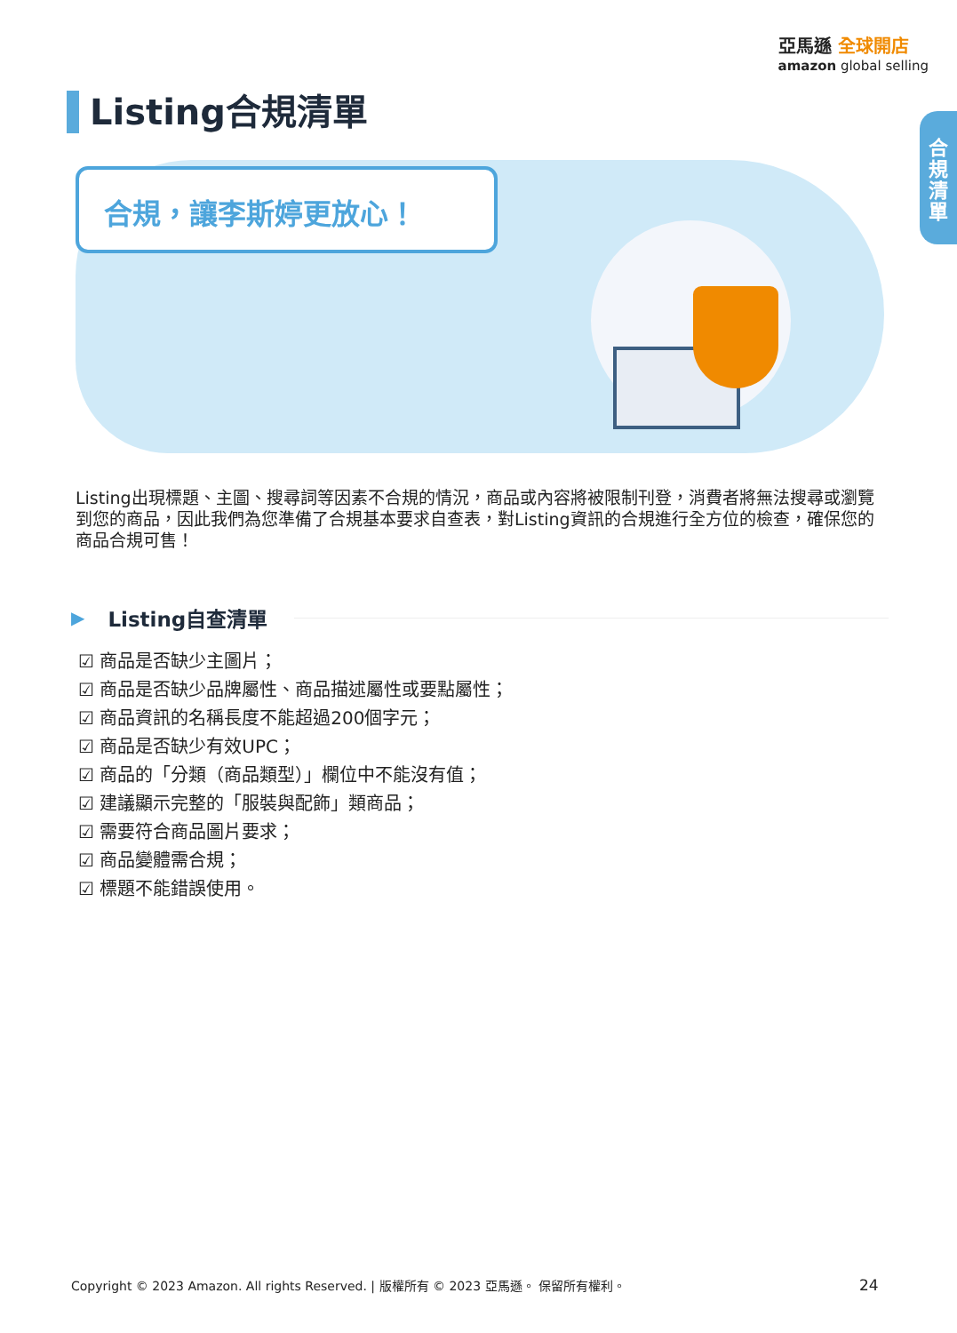亞馬遜 全球開店
amazon global selling
合
規
清
單
Listing合規清單
合規，讓李斯婷更放心！
Listing出現標題、主圖、搜尋詞等因素不合規的情況，商品或內容將被限制刊登，消費者將無法搜尋或瀏覽到您的商品，因此我們為您準備了合規基本要求自查表，對Listing資訊的合規進行全方位的檢查，確保您的商品合規可售！
▶ Listing自查清單
☑ 商品是否缺少主圖片；
☑ 商品是否缺少品牌屬性、商品描述屬性或要點屬性；
☑ 商品資訊的名稱長度不能超過200個字元；
☑ 商品是否缺少有效UPC；
☑ 商品的「分類（商品類型）」欄位中不能沒有值；
☑ 建議顯示完整的「服裝與配飾」類商品；
☑ 需要符合商品圖片要求；
☑ 商品變體需合規；
☑ 標題不能錯誤使用。
Copyright © 2023 Amazon. All rights Reserved. | 版權所有 © 2023 亞馬遜。 保留所有權利。
24